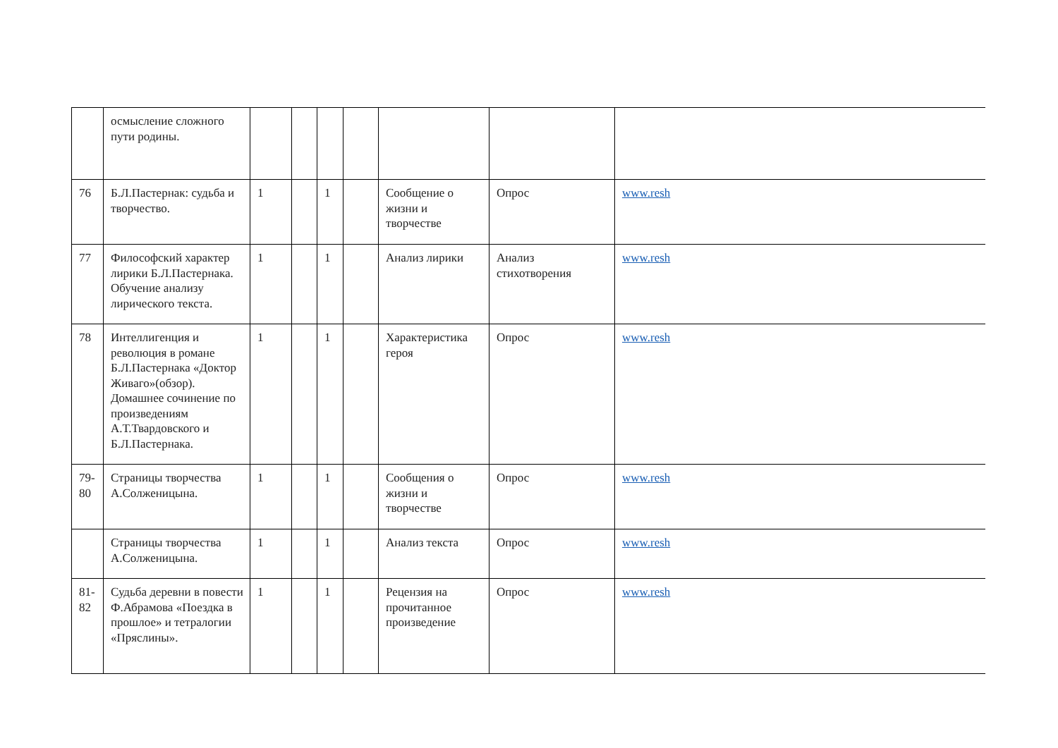| | осмысление сложного пути родины. | | | | | | | |
| 76 | Б.Л.Пастернак: судьба и творчество. | 1 | | 1 | | Сообщение о жизни и творчестве | Опрос | www.resh |
| 77 | Философский характер лирики Б.Л.Пастернака. Обучение анализу лирического текста. | 1 | | 1 | | Анализ лирики | Анализ стихотворения | www.resh |
| 78 | Интеллигенция и революция в романе Б.Л.Пастернака «Доктор Живаго»(обзор). Домашнее сочинение по произведениям А.Т.Твардовского и Б.Л.Пастернака. | 1 | | 1 | | Характеристика героя | Опрос | www.resh |
| 79-80 | Страницы творчества А.Солженицына. | 1 | | 1 | | Сообщения о жизни и творчестве | Опрос | www.resh |
| | Страницы творчества А.Солженицына. | 1 | | 1 | | Анализ текста | Опрос | www.resh |
| 81-82 | Судьба деревни в повести Ф.Абрамова «Поездка в прошлое» и тетралогии «Пряслины». | 1 | | 1 | | Рецензия на прочитанное произведение | Опрос | www.resh |